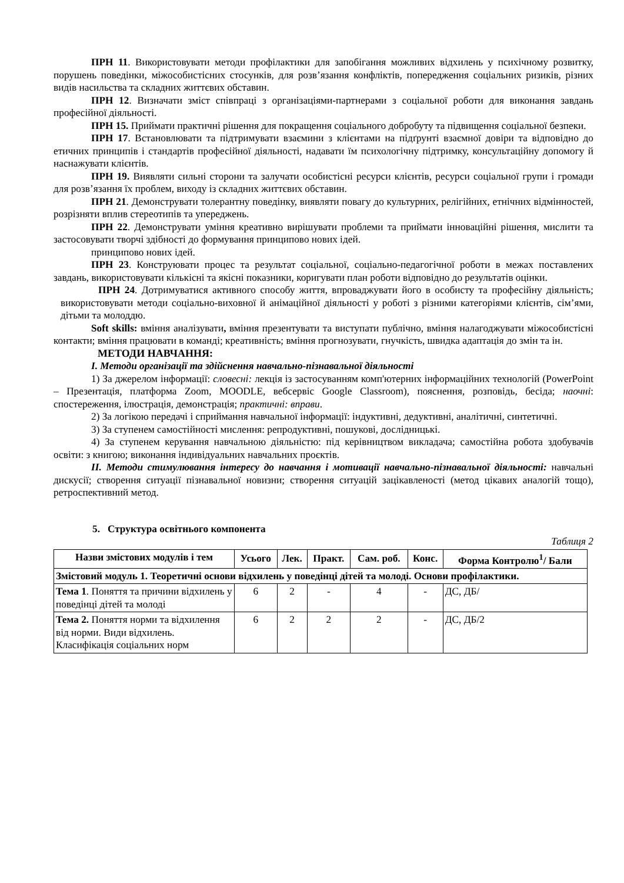ПРН 11. Використовувати методи профілактики для запобігання можливих відхилень у психічному розвитку, порушень поведінки, міжособистісних стосунків, для розв’язання конфліктів, попередження соціальних ризиків, різних видів насильства та складних життєвих обставин.
ПРН 12. Визначати зміст співпраці з організаціями-партнерами з соціальної роботи для виконання завдань професійної діяльності.
ПРН 15. Приймати практичні рішення для покращення соціального добробуту та підвищення соціальної безпеки.
ПРН 17. Встановлювати та підтримувати взаємини з клієнтами на підґрунті взаємної довіри та відповідно до етичних принципів і стандартів професійної діяльності, надавати їм психологічну підтримку, консультаційну допомогу й наснажувати клієнтів.
ПРН 19. Виявляти сильні сторони та залучати особистісні ресурси клієнтів, ресурси соціальної групи і громади для розв’язання їх проблем, виходу із складних життєвих обставин.
ПРН 21. Демонструвати толерантну поведінку, виявляти повагу до культурних, релігійних, етнічних відмінностей, розрізняти вплив стереотипів та упереджень.
ПРН 22. Демонструвати уміння креативно вирішувати проблеми та приймати інноваційні рішення, мислити та застосовувати творчі здібності до формування принципово нових ідей.
принципово нових ідей.
ПРН 23. Конструювати процес та результат соціальної, соціально-педагогічної роботи в межах поставлених завдань, використовувати кількісні та якісні показники, коригувати план роботи відповідно до результатів оцінки.
ПРН 24. Дотримуватися активного способу життя, впроваджувати його в особисту та професійну діяльність; використовувати методи соціально-виховної й анімаційної діяльності у роботі з різними категоріями клієнтів, сім’ями, дітьми та молоддю.
Soft skills: вміння аналізувати, вміння презентувати та виступати публічно, вміння налагоджувати міжособистісні контакти; вміння працювати в команді; креативність; вміння прогнозувати, гнучкість, швидка адаптація до змін та ін.
МЕТОДИ НАВЧАННЯ:
І. Методи організації та здійснення навчально-пізнавальної діяльності
1) За джерелом інформації: словесні: лекція із застосуванням комп'ютерних інформаційних технологій (PowerPoint – Презентація, платформа Zoom, MOODLE, вебсервіс Google Classroom), пояснення, розповідь, бесіда; наочні: спостереження, ілюстрація, демонстрація; практичні: вправи.
2) За логікою передачі і сприймання навчальної інформації: індуктивні, дедуктивні, аналітичні, синтетичні.
3) За ступенем самостійності мислення: репродуктивні, пошукові, дослідницькі.
4) За ступенем керування навчальною діяльністю: під керівництвом викладача; самостійна робота здобувачів освіти: з книгою; виконання індивідуальних навчальних проєктів.
ІІ. Методи стимулювання інтересу до навчання і мотивації навчально-пізнавальної діяльності: навчальні дискусії; створення ситуації пізнавальної новизни; створення ситуацій зацікавленості (метод цікавих аналогій тощо), ретроспективний метод.
5. Структура освітнього компонента
Таблиця 2
| Назви змістових модулів і тем | Усього | Лек. | Практ. | Сам. роб. | Конс. | Форма Контролю<sup>1</sup>/ Бали |
| --- | --- | --- | --- | --- | --- | --- |
| Змістовий модуль 1. Теоретичні основи відхилень у поведінці дітей та молоді. Основи профілактики. | | | | | | |
| Тема 1 . Поняття та причини відхилень у поведінці дітей та молоді | 6 | 2 | - | 4 | - | ДС, ДБ/ |
| Тема 2. Поняття норми та відхилення від норми. Види відхилень. Класифікація соціальних норм | 6 | 2 | 2 | 2 | - | ДС, ДБ/2 |